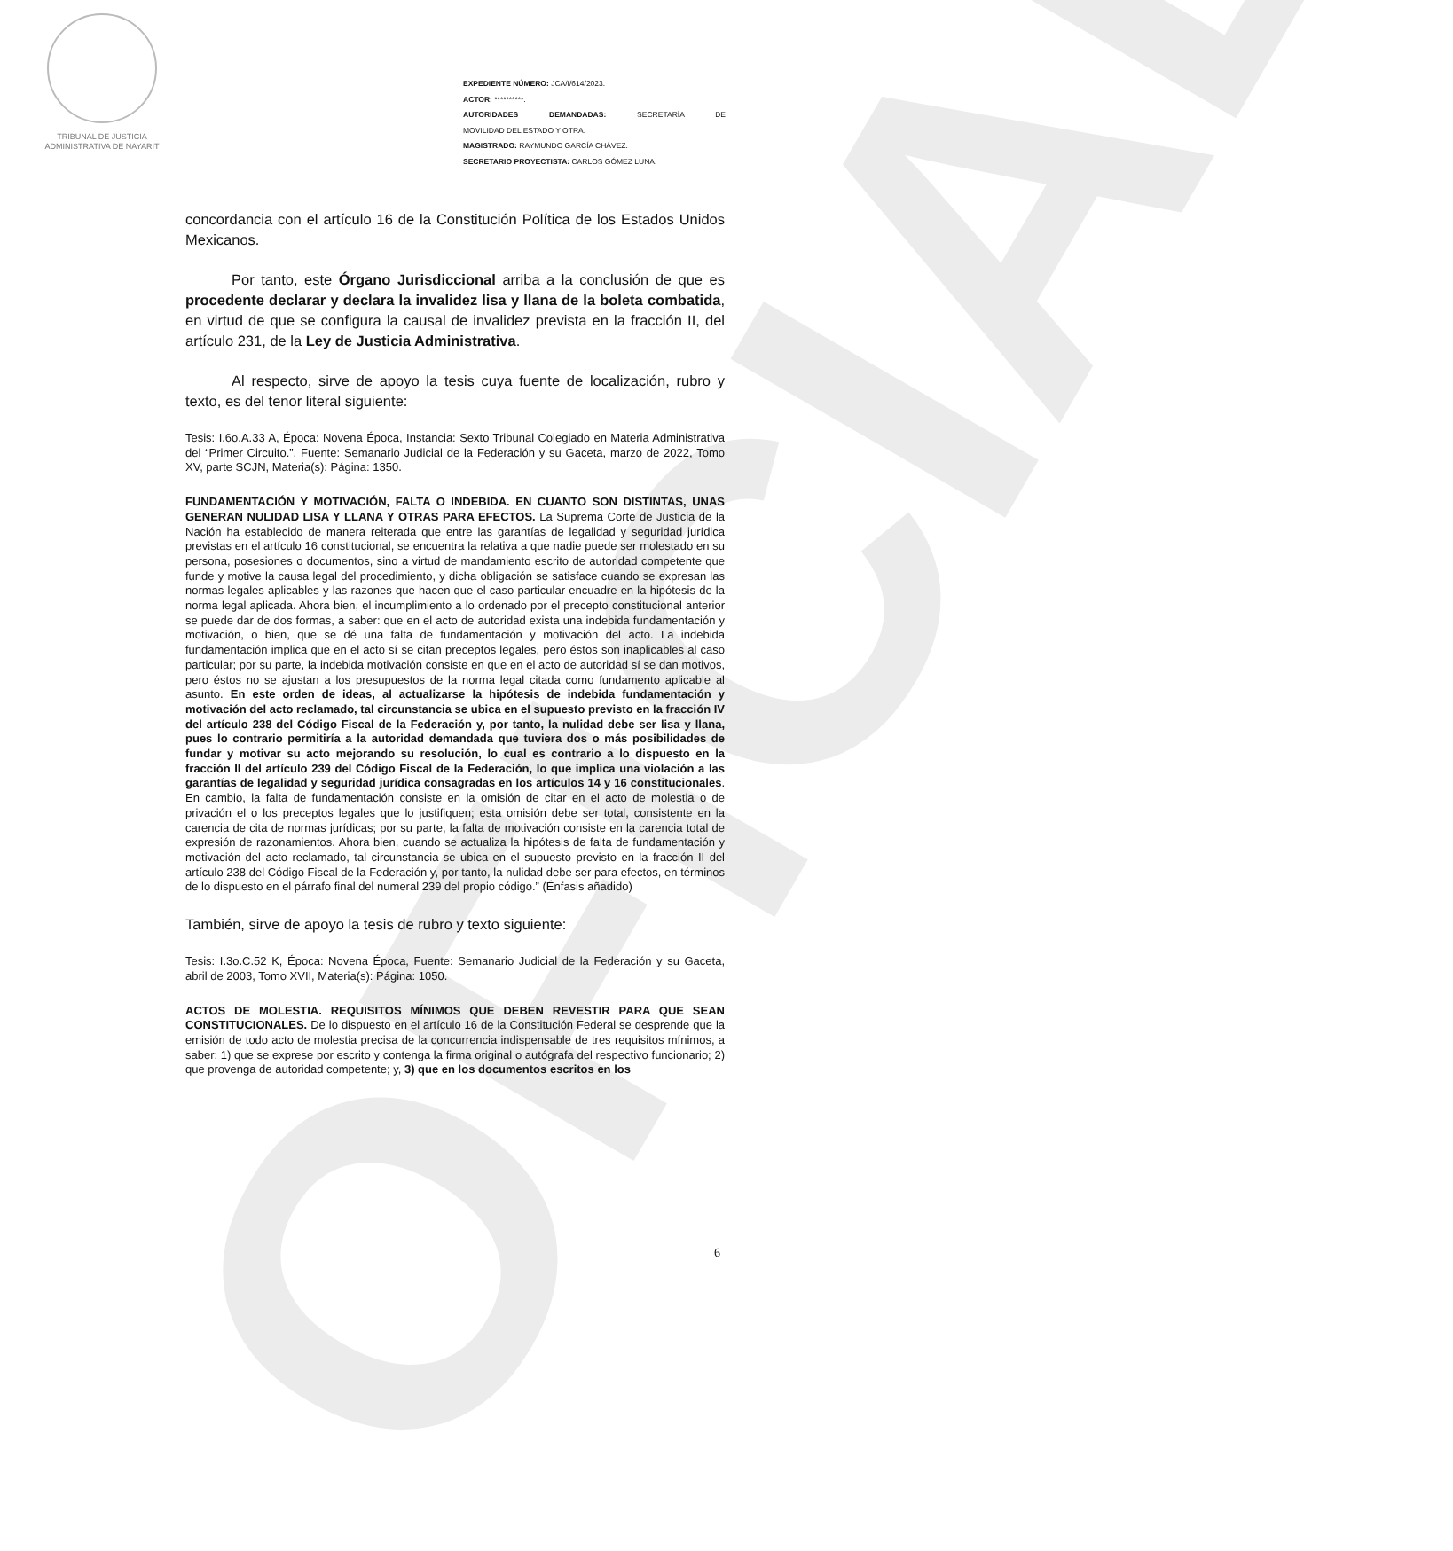OFICIAL
TRIBUNAL DE JUSTICIA
ADMINISTRATIVA DE NAYARIT
EXPEDIENTE NÚMERO: JCA/I/614/2023.
ACTOR: **********.
AUTORIDADES DEMANDADAS: SECRETARÍA DE
MOVILIDAD DEL ESTADO Y OTRA.
MAGISTRADO: RAYMUNDO GARCÍA CHÁVEZ.
SECRETARIO PROYECTISTA: CARLOS GÓMEZ LUNA.
concordancia con el artículo 16 de la Constitución Política de los Estados Unidos Mexicanos.
Por tanto, este Órgano Jurisdiccional arriba a la conclusión de que es procedente declarar y declara la invalidez lisa y llana de la boleta combatida, en virtud de que se configura la causal de invalidez prevista en la fracción II, del artículo 231, de la Ley de Justicia Administrativa.
Al respecto, sirve de apoyo la tesis cuya fuente de localización, rubro y texto, es del tenor literal siguiente:
Tesis: I.6o.A.33 A, Época: Novena Época, Instancia: Sexto Tribunal Colegiado en Materia Administrativa del “Primer Circuito.”, Fuente: Semanario Judicial de la Federación y su Gaceta, marzo de 2022, Tomo XV, parte SCJN, Materia(s): Página: 1350.
FUNDAMENTACIÓN Y MOTIVACIÓN, FALTA O INDEBIDA. EN CUANTO SON DISTINTAS, UNAS GENERAN NULIDAD LISA Y LLANA Y OTRAS PARA EFECTOS. La Suprema Corte de Justicia de la Nación ha establecido de manera reiterada que entre las garantías de legalidad y seguridad jurídica previstas en el artículo 16 constitucional, se encuentra la relativa a que nadie puede ser molestado en su persona, posesiones o documentos, sino a virtud de mandamiento escrito de autoridad competente que funde y motive la causa legal del procedimiento, y dicha obligación se satisface cuando se expresan las normas legales aplicables y las razones que hacen que el caso particular encuadre en la hipótesis de la norma legal aplicada. Ahora bien, el incumplimiento a lo ordenado por el precepto constitucional anterior se puede dar de dos formas, a saber: que en el acto de autoridad exista una indebida fundamentación y motivación, o bien, que se dé una falta de fundamentación y motivación del acto. La indebida fundamentación implica que en el acto sí se citan preceptos legales, pero éstos son inaplicables al caso particular; por su parte, la indebida motivación consiste en que en el acto de autoridad sí se dan motivos, pero éstos no se ajustan a los presupuestos de la norma legal citada como fundamento aplicable al asunto. En este orden de ideas, al actualizarse la hipótesis de indebida fundamentación y motivación del acto reclamado, tal circunstancia se ubica en el supuesto previsto en la fracción IV del artículo 238 del Código Fiscal de la Federación y, por tanto, la nulidad debe ser lisa y llana, pues lo contrario permitiría a la autoridad demandada que tuviera dos o más posibilidades de fundar y motivar su acto mejorando su resolución, lo cual es contrario a lo dispuesto en la fracción II del artículo 239 del Código Fiscal de la Federación, lo que implica una violación a las garantías de legalidad y seguridad jurídica consagradas en los artículos 14 y 16 constitucionales. En cambio, la falta de fundamentación consiste en la omisión de citar en el acto de molestia o de privación el o los preceptos legales que lo justifiquen; esta omisión debe ser total, consistente en la carencia de cita de normas jurídicas; por su parte, la falta de motivación consiste en la carencia total de expresión de razonamientos. Ahora bien, cuando se actualiza la hipótesis de falta de fundamentación y motivación del acto reclamado, tal circunstancia se ubica en el supuesto previsto en la fracción II del artículo 238 del Código Fiscal de la Federación y, por tanto, la nulidad debe ser para efectos, en términos de lo dispuesto en el párrafo final del numeral 239 del propio código.” (Énfasis añadido)
También, sirve de apoyo la tesis de rubro y texto siguiente:
Tesis: I.3o.C.52 K, Época: Novena Época, Fuente: Semanario Judicial de la Federación y su Gaceta, abril de 2003, Tomo XVII, Materia(s): Página: 1050.
ACTOS DE MOLESTIA. REQUISITOS MÍNIMOS QUE DEBEN REVESTIR PARA QUE SEAN CONSTITUCIONALES. De lo dispuesto en el artículo 16 de la Constitución Federal se desprende que la emisión de todo acto de molestia precisa de la concurrencia indispensable de tres requisitos mínimos, a saber: 1) que se exprese por escrito y contenga la firma original o autógrafa del respectivo funcionario; 2) que provenga de autoridad competente; y, 3) que en los documentos escritos en los
6